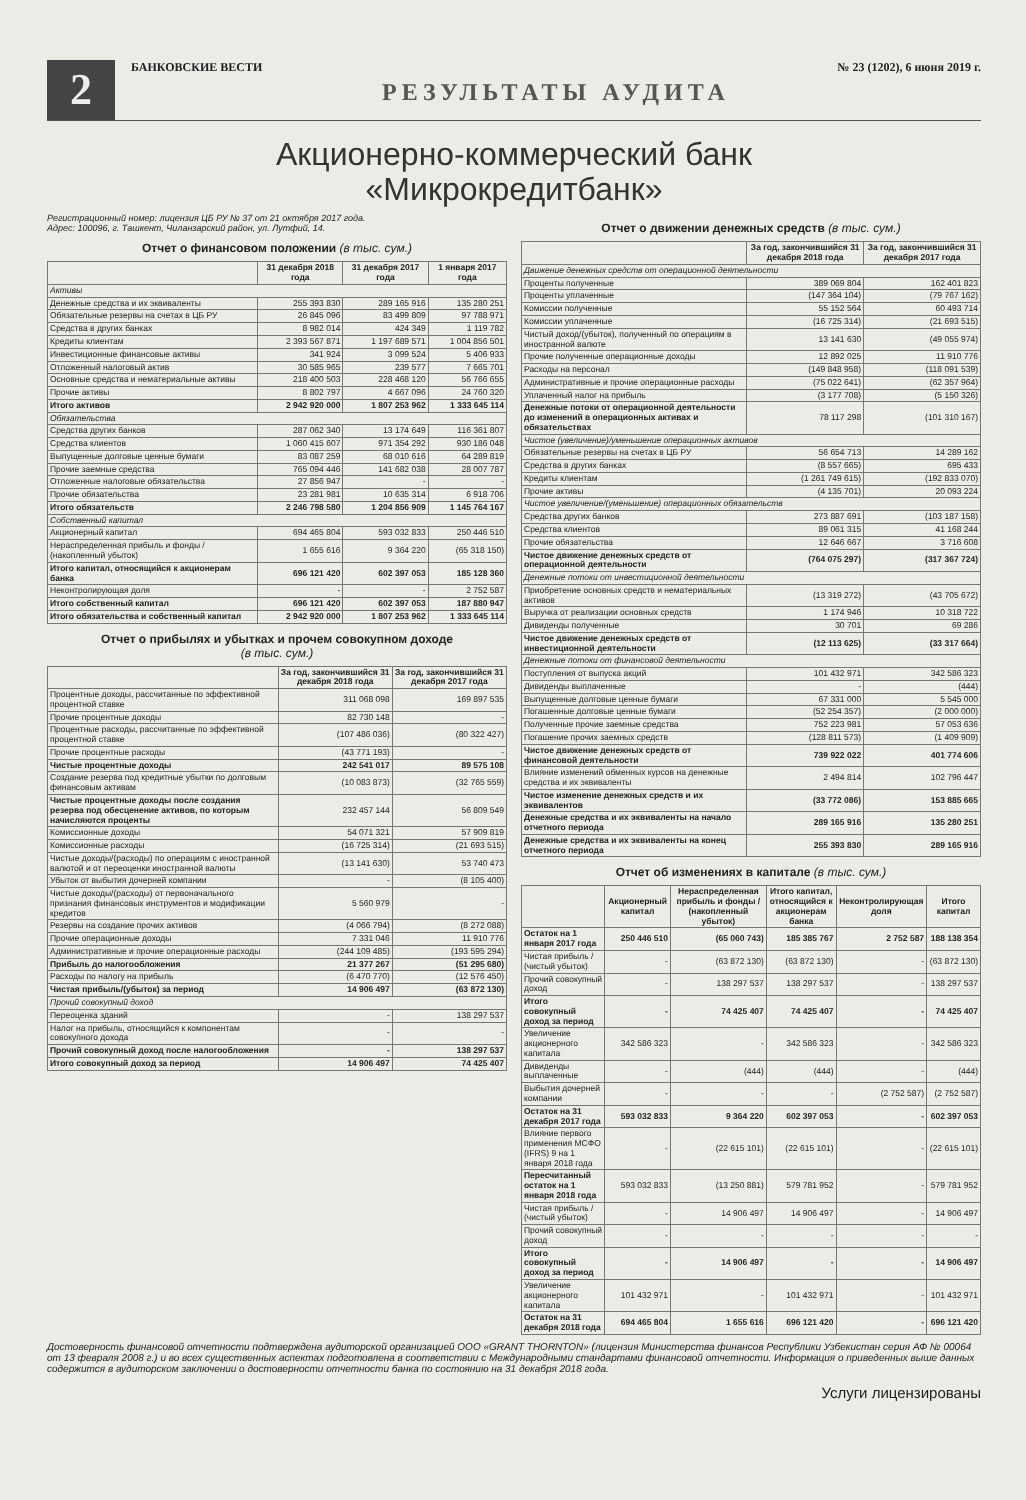2
БАНКОВСКИЕ ВЕСТИ № 23 (1202), 6 июня 2019 г.
РЕЗУЛЬТАТЫ АУДИТА
Акционерно-коммерческий банк
«Микрокредитбанк»
Регистрационный номер: лицензия ЦБ РУ № 37 от 21 октября 2017 года.
Адрес: 100096, г. Ташкент, Чиланзарский район, ул. Лутфий, 14.
Отчет о финансовом положении (в тыс. сум.)
| | 31 декабря 2018 года | 31 декабря 2017 года | 1 января 2017 года |
| --- | --- | --- | --- |
| Активы | | | |
| Денежные средства и их эквиваленты | 255 393 830 | 289 165 916 | 135 280 251 |
| Обязательные резервы на счетах в ЦБ РУ | 26 845 096 | 83 499 809 | 97 788 971 |
| Средства в других банках | 8 982 014 | 424 349 | 1 119 782 |
| Кредиты клиентам | 2 393 567 871 | 1 197 689 571 | 1 004 856 501 |
| Инвестиционные финансовые активы | 341 924 | 3 099 524 | 5 406 933 |
| Отложенный налоговый актив | 30 585 965 | 239 577 | 7 665 701 |
| Основные средства и нематериальные активы | 218 400 503 | 228 468 120 | 56 766 655 |
| Прочие активы | 8 802 797 | 4 667 096 | 24 760 320 |
| Итого активов | 2 942 920 000 | 1 807 253 962 | 1 333 645 114 |
| Обязательства | | | |
| Средства других банков | 287 062 340 | 13 174 649 | 116 361 807 |
| Средства клиентов | 1 060 415 607 | 971 354 292 | 930 186 048 |
| Выпущенные долговые ценные бумаги | 83 087 259 | 68 010 616 | 64 289 819 |
| Прочие заемные средства | 765 094 446 | 141 682 038 | 28 007 787 |
| Отложенные налоговые обязательства | 27 856 947 | - | - |
| Прочие обязательства | 23 281 981 | 10 635 314 | 6 918 706 |
| Итого обязательств | 2 246 798 580 | 1 204 856 909 | 1 145 764 167 |
| Собственный капитал | | | |
| Акционерный капитал | 694 465 804 | 593 032 833 | 250 446 510 |
| Нераспределенная прибыль и фонды / (накопленный убыток) | 1 655 616 | 9 364 220 | (65 318 150) |
| Итого капитал, относящийся к акционерам банка | 696 121 420 | 602 397 053 | 185 128 360 |
| Неконтролирующая доля | - | - | 2 752 587 |
| Итого собственный капитал | 696 121 420 | 602 397 053 | 187 880 947 |
| Итого обязательства и собственный капитал | 2 942 920 000 | 1 807 253 962 | 1 333 645 114 |
Отчет о прибылях и убытках и прочем совокупном доходе
(в тыс. сум.)
| | За год, закончившийся 31 декабря 2018 года | За год, закончившийся 31 декабря 2017 года |
| --- | --- | --- |
| Процентные доходы, рассчитанные по эффективной процентной ставке | 311 068 098 | 169 897 535 |
| Прочие процентные доходы | 82 730 148 | - |
| Процентные расходы, рассчитанные по эффективной процентной ставке | (107 486 036) | (80 322 427) |
| Прочие процентные расходы | (43 771 193) | - |
| Чистые процентные доходы | 242 541 017 | 89 575 108 |
| Создание резерва под кредитные убытки по долговым финансовым активам | (10 083 873) | (32 765 559) |
| Чистые процентные доходы после создания резерва под обесценение активов, по которым начисляются проценты | 232 457 144 | 56 809 549 |
| Комиссионные доходы | 54 071 321 | 57 909 819 |
| Комиссионные расходы | (16 725 314) | (21 693 515) |
| Чистые доходы/(расходы) по операциям с иностранной валютой и от переоценки иностранной валюты | (13 141 630) | 53 740 473 |
| Убыток от выбытия дочерней компании | - | (8 105 400) |
| Чистые доходы/(расходы) от первоначального признания финансовых инструментов и модификации кредитов | 5 560 979 | - |
| Резервы на создание прочих активов | (4 066 794) | (8 272 088) |
| Прочие операционные доходы | 7 331 046 | 11 910 776 |
| Административные и прочие операционные расходы | (244 109 485) | (193 595 294) |
| Прибыль до налогообложения | 21 377 267 | (51 295 680) |
| Расходы по налогу на прибыль | (6 470 770) | (12 576 450) |
| Чистая прибыль/(убыток) за период | 14 906 497 | (63 872 130) |
| Прочий совокупный доход | | |
| Переоценка зданий | - | 138 297 537 |
| Налог на прибыль, относящийся к компонентам совокупного дохода | - | - |
| Прочий совокупный доход после налогообложения | - | 138 297 537 |
| Итого совокупный доход за период | 14 906 497 | 74 425 407 |
Отчет о движении денежных средств (в тыс. сум.)
| | За год, закончившийся 31 декабря 2018 года | За год, закончившийся 31 декабря 2017 года |
| --- | --- | --- |
| Движение денежных средств от операционной деятельности | | |
| Проценты полученные | 389 069 804 | 162 401 823 |
| Проценты уплаченные | (147 364 104) | (79 767 162) |
| Комиссии полученные | 55 152 564 | 60 493 714 |
| Комиссии уплаченные | (16 725 314) | (21 693 515) |
| Чистый доход/(убыток), полученный по операциям в иностранной валюте | 13 141 630 | (49 055 974) |
| Прочие полученные операционные доходы | 12 892 025 | 11 910 776 |
| Расходы на персонал | (149 848 958) | (118 091 539) |
| Административные и прочие операционные расходы | (75 022 641) | (62 357 964) |
| Уплаченный налог на прибыль | (3 177 708) | (5 150 326) |
| Денежные потоки от операционной деятельности до изменений в операционных активах и обязательствах | 78 117 298 | (101 310 167) |
| Чистое (увеличение)/уменьшение операционных активов | | |
| Обязательные резервы на счетах в ЦБ РУ | 56 654 713 | 14 289 162 |
| Средства в других банках | (8 557 665) | 695 433 |
| Кредиты клиентам | (1 261 749 615) | (192 833 070) |
| Прочие активы | (4 135 701) | 20 093 224 |
| Чистое увеличение/(уменьшение) операционных обязательств | | |
| Средства других банков | 273 887 691 | (103 187 158) |
| Средства клиентов | 89 061 315 | 41 168 244 |
| Прочие обязательства | 12 646 667 | 3 716 608 |
| Чистое движение денежных средств от операционной деятельности | (764 075 297) | (317 367 724) |
| Денежные потоки от инвестиционной деятельности | | |
| Приобретение основных средств и нематериальных активов | (13 319 272) | (43 705 672) |
| Выручка от реализации основных средств | 1 174 946 | 10 318 722 |
| Дивиденды полученные | 30 701 | 69 286 |
| Чистое движение денежных средств от инвестиционной деятельности | (12 113 625) | (33 317 664) |
| Денежные потоки от финансовой деятельности | | |
| Поступления от выпуска акций | 101 432 971 | 342 586 323 |
| Дивиденды выплаченные | - | (444) |
| Выпущенные долговые ценные бумаги | 67 331 000 | 5 545 000 |
| Погашенные долговые ценные бумаги | (52 254 357) | (2 000 000) |
| Полученные прочие заемные средства | 752 223 981 | 57 053 636 |
| Погашение прочих заемных средств | (128 811 573) | (1 409 909) |
| Чистое движение денежных средств от финансовой деятельности | 739 922 022 | 401 774 606 |
| Влияние изменений обменных курсов на денежные средства и их эквиваленты | 2 494 814 | 102 796 447 |
| Чистое изменение денежных средств и их эквивалентов | (33 772 086) | 153 885 665 |
| Денежные средства и их эквиваленты на начало отчетного периода | 289 165 916 | 135 280 251 |
| Денежные средства и их эквиваленты на конец отчетного периода | 255 393 830 | 289 165 916 |
Отчет об изменениях в капитале (в тыс. сум.)
| | Акционерный капитал | Нераспределенная прибыль и фонды / (накопленный убыток) | Итого капитал, относящийся к акционерам банка | Неконтролирующая доля | Итого капитал |
| --- | --- | --- | --- | --- | --- |
| Остаток на 1 января 2017 года | 250 446 510 | (65 060 743) | 185 385 767 | 2 752 587 | 188 138 354 |
| Чистая прибыль / (чистый убыток) | - | (63 872 130) | (63 872 130) | - | (63 872 130) |
| Прочий совокупный доход | - | 138 297 537 | 138 297 537 | - | 138 297 537 |
| Итого совокупный доход за период | - | 74 425 407 | 74 425 407 | - | 74 425 407 |
| Увеличение акционерного капитала | 342 586 323 | - | 342 586 323 | - | 342 586 323 |
| Дивиденды выплаченные | - | (444) | (444) | - | (444) |
| Выбытия дочерней компании | - | - | - | (2 752 587) | (2 752 587) |
| Остаток на 31 декабря 2017 года | 593 032 833 | 9 364 220 | 602 397 053 | - | 602 397 053 |
| Влияние первого применения МСФО (IFRS) 9 на 1 января 2018 года | - | (22 615 101) | (22 615 101) | - | (22 615 101) |
| Пересчитанный остаток на 1 января 2018 года | 593 032 833 | (13 250 881) | 579 781 952 | - | 579 781 952 |
| Чистая прибыль / (чистый убыток) | - | 14 906 497 | 14 906 497 | - | 14 906 497 |
| Прочий совокупный доход | - | - | - | - | - |
| Итого совокупный доход за период | - | 14 906 497 | - | - | 14 906 497 |
| Увеличение акционерного капитала | 101 432 971 | - | 101 432 971 | - | 101 432 971 |
| Остаток на 31 декабря 2018 года | 694 465 804 | 1 655 616 | 696 121 420 | - | 696 121 420 |
Достоверность финансовой отчетности подтверждена аудиторской организацией ООО «GRANT THORNTON» (лицензия Министерства финансов Республики Узбекистан серия АФ № 00064 от 13 февраля 2008 г.) и во всех существенных аспектах подготовлена в соответствии с Международными стандартами финансовой отчетности. Информация о приведенных выше данных содержится в аудиторском заключении о достоверности отчетности банка по состоянию на 31 декабря 2018 года.
Услуги лицензированы